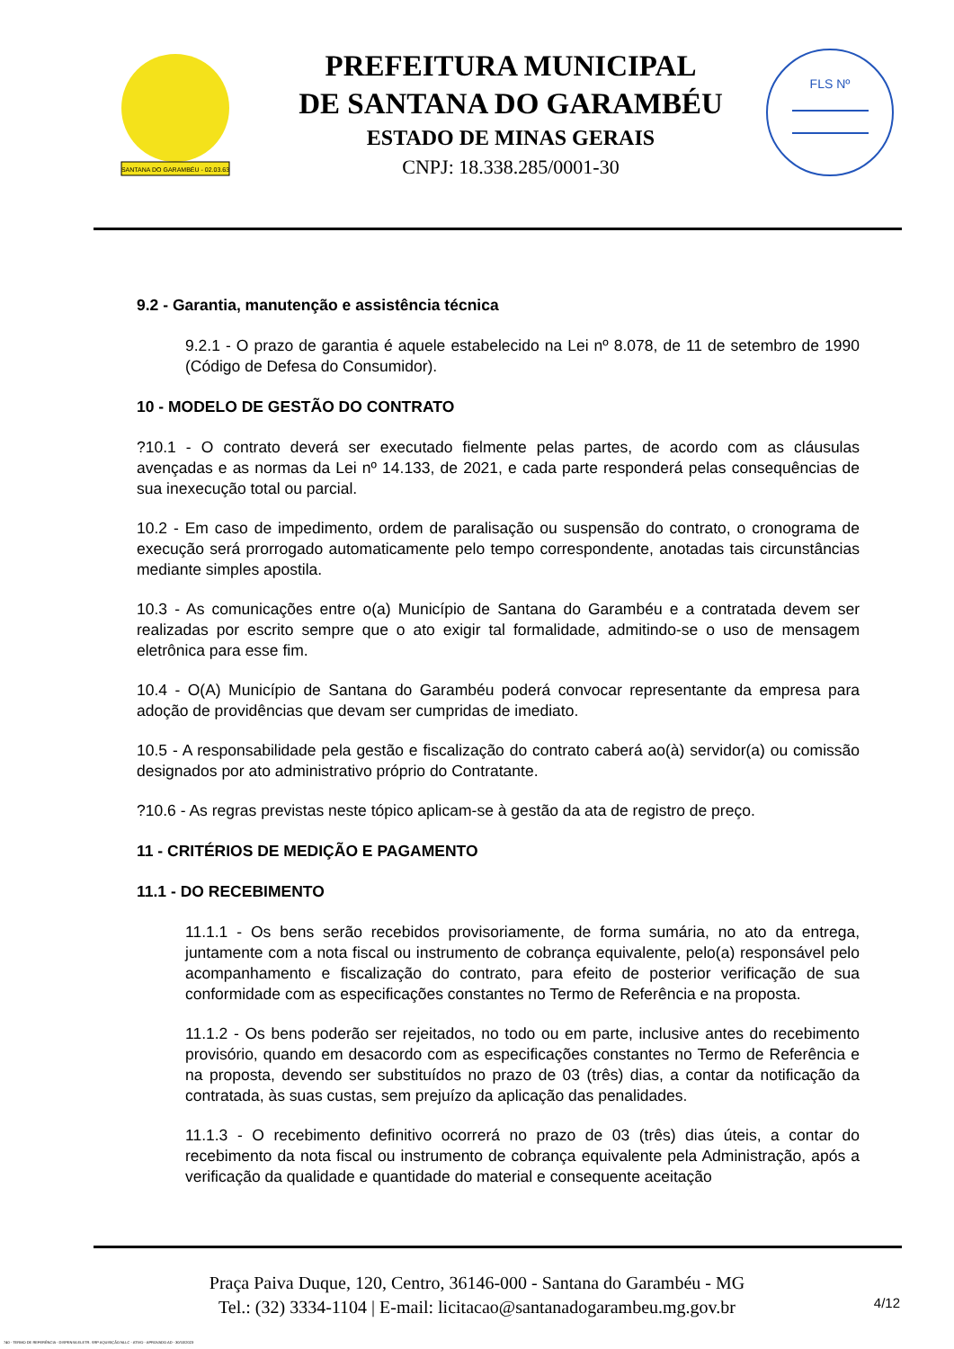SANTANA DO GARAMBÉU - 02.03.63
PREFEITURA MUNICIPAL
DE SANTANA DO GARAMBÉU
ESTADO DE MINAS GERAIS
CNPJ: 18.338.285/0001-30
FLS Nº
9.2 - Garantia, manutenção e assistência técnica
9.2.1 - O prazo de garantia é aquele estabelecido na Lei nº 8.078, de 11 de setembro de 1990 (Código de Defesa do Consumidor).
10 - MODELO DE GESTÃO DO CONTRATO
?10.1 - O contrato deverá ser executado fielmente pelas partes, de acordo com as cláusulas avençadas e as normas da Lei nº 14.133, de 2021, e cada parte responderá pelas consequências de sua inexecução total ou parcial.
10.2 - Em caso de impedimento, ordem de paralisação ou suspensão do contrato, o cronograma de execução será prorrogado automaticamente pelo tempo correspondente, anotadas tais circunstâncias mediante simples apostila.
10.3 - As comunicações entre o(a) Município de Santana do Garambéu e a contratada devem ser realizadas por escrito sempre que o ato exigir tal formalidade, admitindo-se o uso de mensagem eletrônica para esse fim.
10.4 - O(A) Município de Santana do Garambéu poderá convocar representante da empresa para adoção de providências que devam ser cumpridas de imediato.
10.5 - A responsabilidade pela gestão e fiscalização do contrato caberá ao(à) servidor(a) ou comissão designados por ato administrativo próprio do Contratante.
?10.6 - As regras previstas neste tópico aplicam-se à gestão da ata de registro de preço.
11 - CRITÉRIOS DE MEDIÇÃO E PAGAMENTO
11.1 - DO RECEBIMENTO
11.1.1 - Os bens serão recebidos provisoriamente, de forma sumária, no ato da entrega, juntamente com a nota fiscal ou instrumento de cobrança equivalente, pelo(a) responsável pelo acompanhamento e fiscalização do contrato, para efeito de posterior verificação de sua conformidade com as especificações constantes no Termo de Referência e na proposta.
11.1.2 - Os bens poderão ser rejeitados, no todo ou em parte, inclusive antes do recebimento provisório, quando em desacordo com as especificações constantes no Termo de Referência e na proposta, devendo ser substituídos no prazo de 03 (três) dias, a contar da notificação da contratada, às suas custas, sem prejuízo da aplicação das penalidades.
11.1.3 - O recebimento definitivo ocorrerá no prazo de 03 (três) dias úteis, a contar do recebimento da nota fiscal ou instrumento de cobrança equivalente pela Administração, após a verificação da qualidade e quantidade do material e consequente aceitação
Praça Paiva Duque, 120, Centro, 36146-000 - Santana do Garambéu - MG
Tel.: (32) 3334-1104 | E-mail: licitacao@santanadogarambeu.mg.gov.br
4/12
740 - TERMO DE REFERÊNCIA - DISPENSA ELETR. SRP AQUISIÇÃO NLLC - ATIVO - APROVADO AD - 30/10/2023